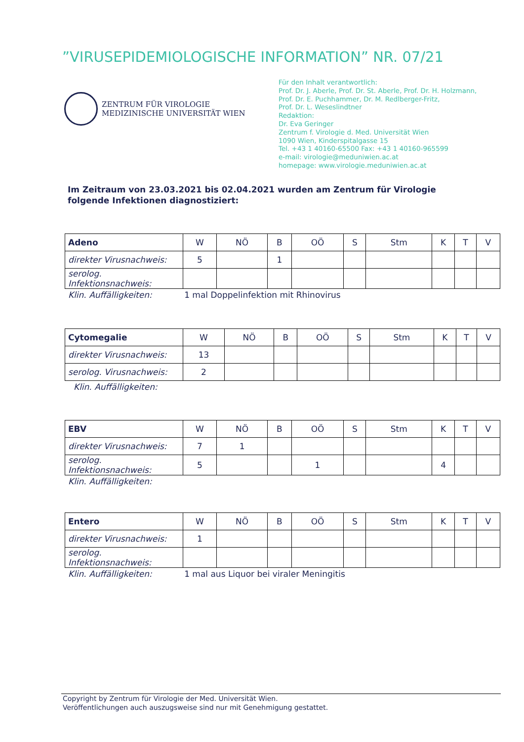”VIRUSEPIDEMIOLOGISCHE INFORMATION” NR. 07/21
ZENTRUM FÜR VIROLOGIE
MEDIZINISCHE UNIVERSITÄT WIEN
Für den Inhalt verantwortlich:
Prof. Dr. J. Aberle, Prof. Dr. St. Aberle, Prof. Dr. H. Holzmann,
Prof. Dr. E. Puchhammer, Dr. M. Redlberger-Fritz,
Prof. Dr. L. Weseslindtner
Redaktion:
Dr. Eva Geringer
Zentrum f. Virologie d. Med. Universität Wien
1090 Wien, Kinderspitalgasse 15
Tel. +43 1 40160-65500 Fax: +43 1 40160-965599
e-mail: virologie@meduniwien.ac.at
homepage: www.virologie.meduniwien.ac.at
Im Zeitraum von 23.03.2021 bis 02.04.2021 wurden am Zentrum für Virologie folgende Infektionen diagnostiziert:
| Adeno | W | NÖ | B | OÖ | S | Stm | K | T | V |
| --- | --- | --- | --- | --- | --- | --- | --- | --- | --- |
| direkter Virusnachweis: | 5 | | 1 | | | | | | |
| serolog. Infektionsnachweis: | | | | | | | | | |
Klin. Auffälligkeiten: 1 mal Doppelinfektion mit Rhinovirus
| Cytomegalie | W | NÖ | B | OÖ | S | Stm | K | T | V |
| --- | --- | --- | --- | --- | --- | --- | --- | --- | --- |
| direkter Virusnachweis: | 13 | | | | | | | | |
| serolog. Virusnachweis: | 2 | | | | | | | | |
Klin. Auffälligkeiten:
| EBV | W | NÖ | B | OÖ | S | Stm | K | T | V |
| --- | --- | --- | --- | --- | --- | --- | --- | --- | --- |
| direkter Virusnachweis: | 7 | 1 | | | | | | | |
| serolog. Infektionsnachweis: | 5 | | | 1 | | | 4 | | |
Klin. Auffälligkeiten:
| Entero | W | NÖ | B | OÖ | S | Stm | K | T | V |
| --- | --- | --- | --- | --- | --- | --- | --- | --- | --- |
| direkter Virusnachweis: | 1 | | | | | | | | |
| serolog. Infektionsnachweis: | | | | | | | | | |
Klin. Auffälligkeiten: 1 mal aus Liquor bei viraler Meningitis
Copyright by Zentrum für Virologie der Med. Universität Wien.
Veröffentlichungen auch auszugsweise sind nur mit Genehmigung gestattet.